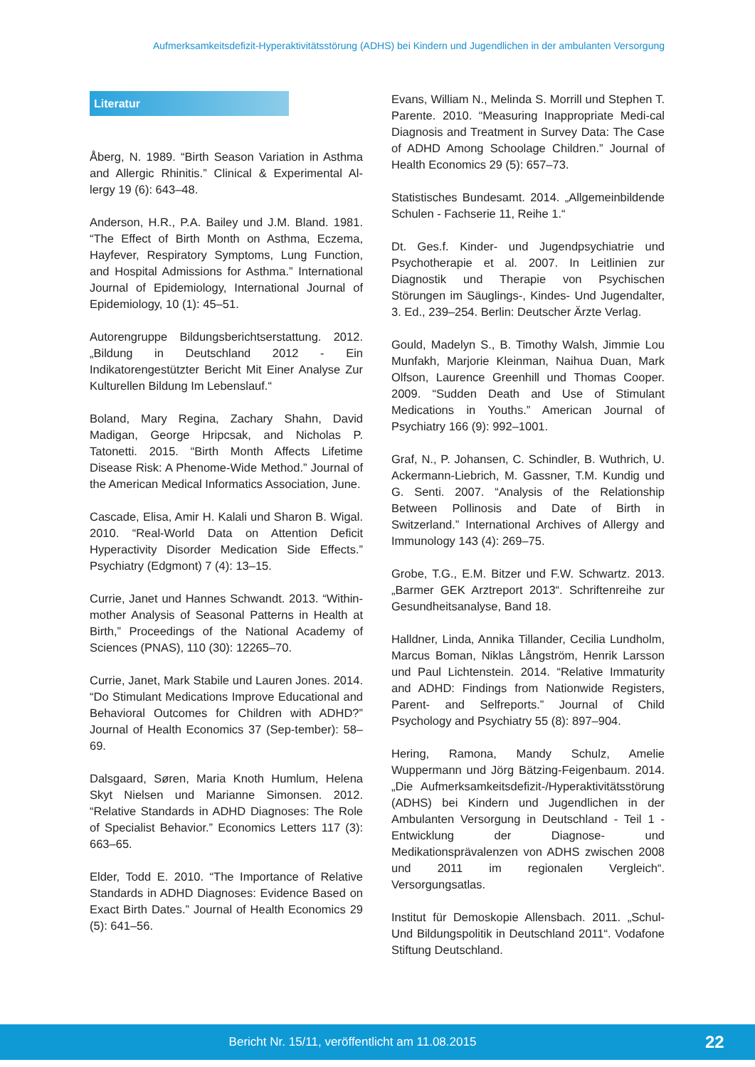Aufmerksamkeitsdefizit-Hyperaktivitätsstörung (ADHS) bei Kindern und Jugendlichen in der ambulanten Versorgung
Literatur
Åberg, N. 1989. “Birth Season Variation in Asthma and Allergic Rhinitis.” Clinical & Experimental Al-lergy 19 (6): 643–48.
Anderson, H.R., P.A. Bailey und J.M. Bland. 1981. “The Effect of Birth Month on Asthma, Eczema, Hayfever, Respiratory Symptoms, Lung Function, and Hospital Admissions for Asthma.” International Journal of Epidemiology, International Journal of Epidemiology, 10 (1): 45–51.
Autorengruppe Bildungsberichtserstattung. 2012. „Bildung in Deutschland 2012 - Ein Indikatorengestützter Bericht Mit Einer Analyse Zur Kulturellen Bildung Im Lebenslauf.“
Boland, Mary Regina, Zachary Shahn, David Madigan, George Hripcsak, and Nicholas P. Tatonetti. 2015. “Birth Month Affects Lifetime Disease Risk: A Phenome-Wide Method.” Journal of the American Medical Informatics Association, June.
Cascade, Elisa, Amir H. Kalali und Sharon B. Wigal. 2010. “Real-World Data on Attention Deficit Hyperactivity Disorder Medication Side Effects.” Psychiatry (Edgmont) 7 (4): 13–15.
Currie, Janet und Hannes Schwandt. 2013. “Within-mother Analysis of Seasonal Patterns in Health at Birth,” Proceedings of the National Academy of Sciences (PNAS), 110 (30): 12265–70.
Currie, Janet, Mark Stabile und Lauren Jones. 2014. “Do Stimulant Medications Improve Educational and Behavioral Outcomes for Children with ADHD?” Journal of Health Economics 37 (Sep-tember): 58–69.
Dalsgaard, Søren, Maria Knoth Humlum, Helena Skyt Nielsen und Marianne Simonsen. 2012. “Relative Standards in ADHD Diagnoses: The Role of Specialist Behavior.” Economics Letters 117 (3): 663–65.
Elder, Todd E. 2010. “The Importance of Relative Standards in ADHD Diagnoses: Evidence Based on Exact Birth Dates.” Journal of Health Economics 29 (5): 641–56.
Evans, William N., Melinda S. Morrill und Stephen T. Parente. 2010. “Measuring Inappropriate Medi-cal Diagnosis and Treatment in Survey Data: The Case of ADHD Among Schoolage Children.” Journal of Health Economics 29 (5): 657–73.
Statistisches Bundesamt. 2014. „Allgemeinbildende Schulen - Fachserie 11, Reihe 1.“
Dt. Ges.f. Kinder- und Jugendpsychiatrie und Psychotherapie et al. 2007. In Leitlinien zur Diagnostik und Therapie von Psychischen Störungen im Säuglings-, Kindes- Und Jugendalter, 3. Ed., 239–254. Berlin: Deutscher Ärzte Verlag.
Gould, Madelyn S., B. Timothy Walsh, Jimmie Lou Munfakh, Marjorie Kleinman, Naihua Duan, Mark Olfson, Laurence Greenhill und Thomas Cooper. 2009. “Sudden Death and Use of Stimulant Medications in Youths.” American Journal of Psychiatry 166 (9): 992–1001.
Graf, N., P. Johansen, C. Schindler, B. Wuthrich, U. Ackermann-Liebrich, M. Gassner, T.M. Kundig und G. Senti. 2007. “Analysis of the Relationship Between Pollinosis and Date of Birth in Switzerland.” International Archives of Allergy and Immunology 143 (4): 269–75.
Grobe, T.G., E.M. Bitzer und F.W. Schwartz. 2013. „Barmer GEK Arztreport 2013“. Schriftenreihe zur Gesundheitsanalyse, Band 18.
Halldner, Linda, Annika Tillander, Cecilia Lundholm, Marcus Boman, Niklas Långström, Henrik Larsson und Paul Lichtenstein. 2014. “Relative Immaturity and ADHD: Findings from Nationwide Registers, Parent- and Selfreports.” Journal of Child Psychology and Psychiatry 55 (8): 897–904.
Hering, Ramona, Mandy Schulz, Amelie Wuppermann und Jörg Bätzing-Feigenbaum. 2014. „Die Aufmerksamkeitsdefizit-/Hyperaktivitätsstörung (ADHS) bei Kindern und Jugendlichen in der Ambulanten Versorgung in Deutschland - Teil 1 - Entwicklung der Diagnose- und Medikationsprävalenzen von ADHS zwischen 2008 und 2011 im regionalen Vergleich“. Versorgungsatlas.
Institut für Demoskopie Allensbach. 2011. „Schul- Und Bildungspolitik in Deutschland 2011“. Vodafone Stiftung Deutschland.
Bericht Nr. 15/11, veröffentlicht am 11.08.2015
22